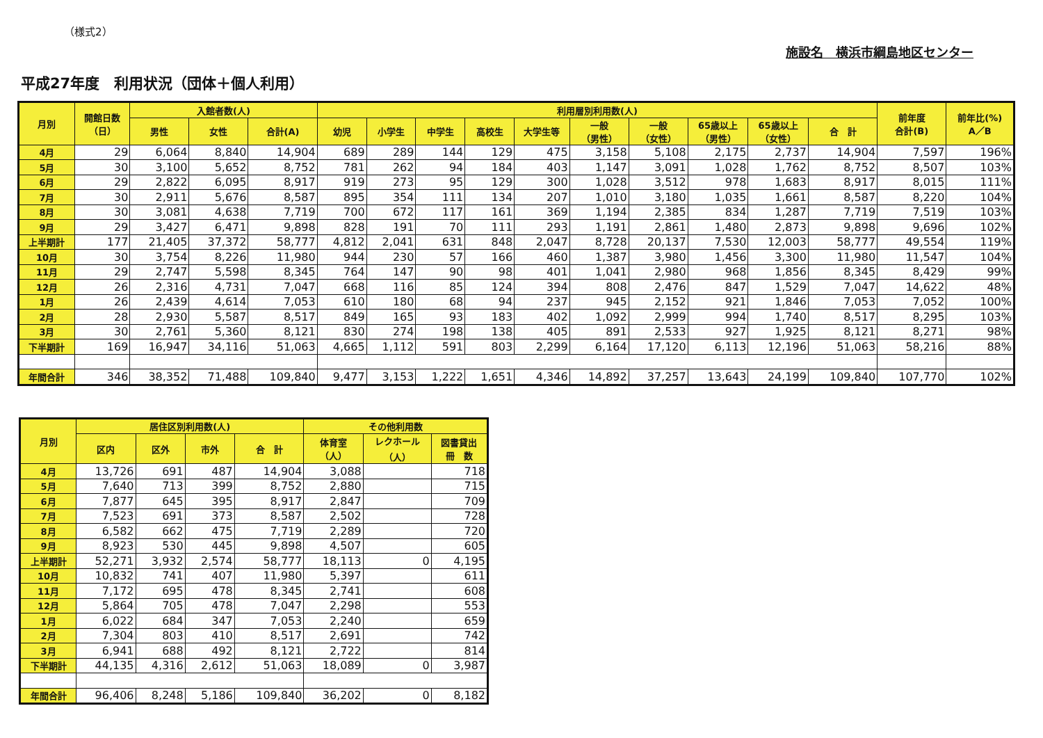（様式2）
施設名　横浜市綱島地区センター
平成27年度　利用状況（団体＋個人利用）
| 月別 | 開館日数 （日） | 入館者数(人) | | | 利用層別利用数(人) | | | | | | | | | | 前年度 合計(B) | 前年比(%) A／B |
| --- | --- | --- | --- | --- | --- | --- | --- | --- | --- | --- | --- | --- | --- | --- | --- | --- |
| | | 男性 | 女性 | 合計(A) | 幼児 | 小学生 | 中学生 | 高校生 | 大学生等 | 一般 （男性） | 一般 （女性） | 65歳以上 （男性） | 65歳以上 （女性） | 合 計 | | |
| 4月 | 29 | 6,064 | 8,840 | 14,904 | 689 | 289 | 144 | 129 | 475 | 3,158 | 5,108 | 2,175 | 2,737 | 14,904 | 7,597 | 196% |
| 5月 | 30 | 3,100 | 5,652 | 8,752 | 781 | 262 | 94 | 184 | 403 | 1,147 | 3,091 | 1,028 | 1,762 | 8,752 | 8,507 | 103% |
| 6月 | 29 | 2,822 | 6,095 | 8,917 | 919 | 273 | 95 | 129 | 300 | 1,028 | 3,512 | 978 | 1,683 | 8,917 | 8,015 | 111% |
| 7月 | 30 | 2,911 | 5,676 | 8,587 | 895 | 354 | 111 | 134 | 207 | 1,010 | 3,180 | 1,035 | 1,661 | 8,587 | 8,220 | 104% |
| 8月 | 30 | 3,081 | 4,638 | 7,719 | 700 | 672 | 117 | 161 | 369 | 1,194 | 2,385 | 834 | 1,287 | 7,719 | 7,519 | 103% |
| 9月 | 29 | 3,427 | 6,471 | 9,898 | 828 | 191 | 70 | 111 | 293 | 1,191 | 2,861 | 1,480 | 2,873 | 9,898 | 9,696 | 102% |
| 上半期計 | 177 | 21,405 | 37,372 | 58,777 | 4,812 | 2,041 | 631 | 848 | 2,047 | 8,728 | 20,137 | 7,530 | 12,003 | 58,777 | 49,554 | 119% |
| 10月 | 30 | 3,754 | 8,226 | 11,980 | 944 | 230 | 57 | 166 | 460 | 1,387 | 3,980 | 1,456 | 3,300 | 11,980 | 11,547 | 104% |
| 11月 | 29 | 2,747 | 5,598 | 8,345 | 764 | 147 | 90 | 98 | 401 | 1,041 | 2,980 | 968 | 1,856 | 8,345 | 8,429 | 99% |
| 12月 | 26 | 2,316 | 4,731 | 7,047 | 668 | 116 | 85 | 124 | 394 | 808 | 2,476 | 847 | 1,529 | 7,047 | 14,622 | 48% |
| 1月 | 26 | 2,439 | 4,614 | 7,053 | 610 | 180 | 68 | 94 | 237 | 945 | 2,152 | 921 | 1,846 | 7,053 | 7,052 | 100% |
| 2月 | 28 | 2,930 | 5,587 | 8,517 | 849 | 165 | 93 | 183 | 402 | 1,092 | 2,999 | 994 | 1,740 | 8,517 | 8,295 | 103% |
| 3月 | 30 | 2,761 | 5,360 | 8,121 | 830 | 274 | 198 | 138 | 405 | 891 | 2,533 | 927 | 1,925 | 8,121 | 8,271 | 98% |
| 下半期計 | 169 | 16,947 | 34,116 | 51,063 | 4,665 | 1,112 | 591 | 803 | 2,299 | 6,164 | 17,120 | 6,113 | 12,196 | 51,063 | 58,216 | 88% |
| 年間合計 | 346 | 38,352 | 71,488 | 109,840 | 9,477 | 3,153 | 1,222 | 1,651 | 4,346 | 14,892 | 37,257 | 13,643 | 24,199 | 109,840 | 107,770 | 102% |
| 月別 | 居住区別利用数(人) | | | | その他利用数 | | |
| --- | --- | --- | --- | --- | --- | --- | --- |
| | 区内 | 区外 | 市外 | 合 計 | 体育室 （人） | レクホール （人） | 図書貸出 冊 数 |
| 4月 | 13,726 | 691 | 487 | 14,904 | 3,088 | | 718 |
| 5月 | 7,640 | 713 | 399 | 8,752 | 2,880 | | 715 |
| 6月 | 7,877 | 645 | 395 | 8,917 | 2,847 | | 709 |
| 7月 | 7,523 | 691 | 373 | 8,587 | 2,502 | | 728 |
| 8月 | 6,582 | 662 | 475 | 7,719 | 2,289 | | 720 |
| 9月 | 8,923 | 530 | 445 | 9,898 | 4,507 | | 605 |
| 上半期計 | 52,271 | 3,932 | 2,574 | 58,777 | 18,113 | 0 | 4,195 |
| 10月 | 10,832 | 741 | 407 | 11,980 | 5,397 | | 611 |
| 11月 | 7,172 | 695 | 478 | 8,345 | 2,741 | | 608 |
| 12月 | 5,864 | 705 | 478 | 7,047 | 2,298 | | 553 |
| 1月 | 6,022 | 684 | 347 | 7,053 | 2,240 | | 659 |
| 2月 | 7,304 | 803 | 410 | 8,517 | 2,691 | | 742 |
| 3月 | 6,941 | 688 | 492 | 8,121 | 2,722 | | 814 |
| 下半期計 | 44,135 | 4,316 | 2,612 | 51,063 | 18,089 | 0 | 3,987 |
| 年間合計 | 96,406 | 8,248 | 5,186 | 109,840 | 36,202 | 0 | 8,182 |